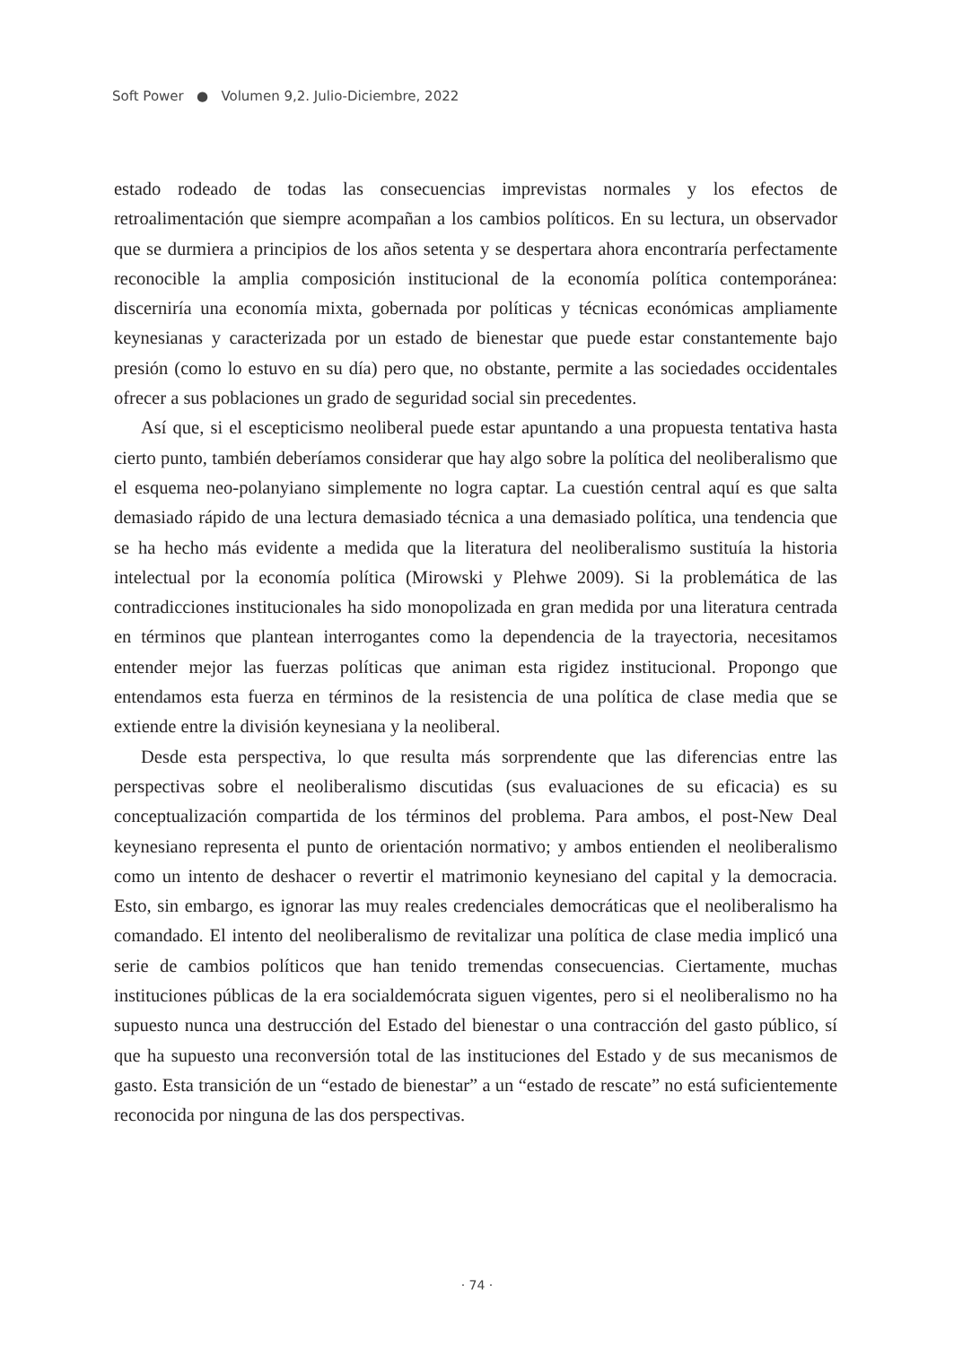Soft Power ● Volumen 9,2. Julio-Diciembre, 2022
estado rodeado de todas las consecuencias imprevistas normales y los efectos de retroalimentación que siempre acompañan a los cambios políticos. En su lectura, un observador que se durmiera a principios de los años setenta y se despertara ahora encontraría perfectamente reconocible la amplia composición institucional de la economía política contemporánea: discerniría una economía mixta, gobernada por políticas y técnicas económicas ampliamente keynesianas y caracterizada por un estado de bienestar que puede estar constantemente bajo presión (como lo estuvo en su día) pero que, no obstante, permite a las sociedades occidentales ofrecer a sus poblaciones un grado de seguridad social sin precedentes.
Así que, si el escepticismo neoliberal puede estar apuntando a una propuesta tentativa hasta cierto punto, también deberíamos considerar que hay algo sobre la política del neoliberalismo que el esquema neo-polanyiano simplemente no logra captar. La cuestión central aquí es que salta demasiado rápido de una lectura demasiado técnica a una demasiado política, una tendencia que se ha hecho más evidente a medida que la literatura del neoliberalismo sustituía la historia intelectual por la economía política (Mirowski y Plehwe 2009). Si la problemática de las contradicciones institucionales ha sido monopolizada en gran medida por una literatura centrada en términos que plantean interrogantes como la dependencia de la trayectoria, necesitamos entender mejor las fuerzas políticas que animan esta rigidez institucional. Propongo que entendamos esta fuerza en términos de la resistencia de una política de clase media que se extiende entre la división keynesiana y la neoliberal.
Desde esta perspectiva, lo que resulta más sorprendente que las diferencias entre las perspectivas sobre el neoliberalismo discutidas (sus evaluaciones de su eficacia) es su conceptualización compartida de los términos del problema. Para ambos, el post-New Deal keynesiano representa el punto de orientación normativo; y ambos entienden el neoliberalismo como un intento de deshacer o revertir el matrimonio keynesiano del capital y la democracia. Esto, sin embargo, es ignorar las muy reales credenciales democráticas que el neoliberalismo ha comandado. El intento del neoliberalismo de revitalizar una política de clase media implicó una serie de cambios políticos que han tenido tremendas consecuencias. Ciertamente, muchas instituciones públicas de la era socialdemócrata siguen vigentes, pero si el neoliberalismo no ha supuesto nunca una destrucción del Estado del bienestar o una contracción del gasto público, sí que ha supuesto una reconversión total de las instituciones del Estado y de sus mecanismos de gasto. Esta transición de un “estado de bienestar” a un “estado de rescate” no está suficientemente reconocida por ninguna de las dos perspectivas.
· 74 ·